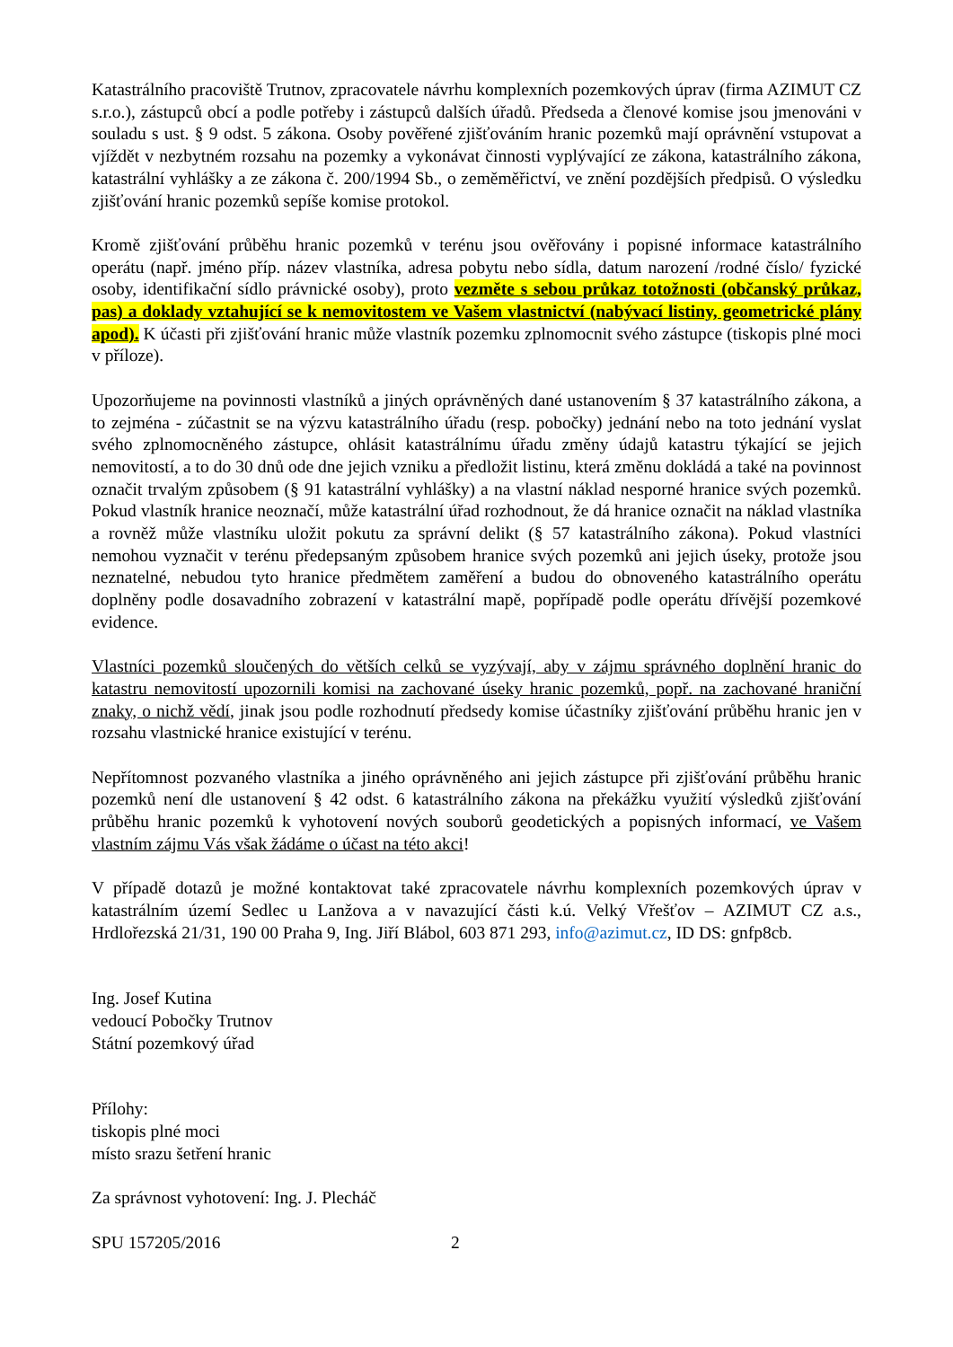Katastrálního pracoviště Trutnov, zpracovatele návrhu komplexních pozemkových úprav (firma AZIMUT CZ s.r.o.), zástupců obcí a podle potřeby i zástupců dalších úřadů. Předseda a členové komise jsou jmenováni v souladu s ust. § 9 odst. 5 zákona. Osoby pověřené zjišťováním hranic pozemků mají oprávnění vstupovat a vjíždět v nezbytném rozsahu na pozemky a vykonávat činnosti vyplývající ze zákona, katastrálního zákona, katastrální vyhlášky a ze zákona č. 200/1994 Sb., o zeměměřictví, ve znění pozdějších předpisů. O výsledku zjišťování hranic pozemků sepíše komise protokol.
Kromě zjišťování průběhu hranic pozemků v terénu jsou ověřovány i popisné informace katastrálního operátu (např. jméno příp. název vlastníka, adresa pobytu nebo sídla, datum narození /rodné číslo/ fyzické osoby, identifikační sídlo právnické osoby), proto vezměte s sebou průkaz totožnosti (občanský průkaz, pas) a doklady vztahující se k nemovitostem ve Vašem vlastnictví (nabývací listiny, geometrické plány apod). K účasti při zjišťování hranic může vlastník pozemku zplnomocnit svého zástupce (tiskopis plné moci v příloze).
Upozorňujeme na povinnosti vlastníků a jiných oprávněných dané ustanovením § 37 katastrálního zákona, a to zejména - zúčastnit se na výzvu katastrálního úřadu (resp. pobočky) jednání nebo na toto jednání vyslat svého zplnomocněného zástupce, ohlásit katastrálnímu úřadu změny údajů katastru týkající se jejich nemovitostí, a to do 30 dnů ode dne jejich vzniku a předložit listinu, která změnu dokládá a také na povinnost označit trvalým způsobem (§ 91 katastrální vyhlášky) a na vlastní náklad nesporné hranice svých pozemků. Pokud vlastník hranice neoznačí, může katastrální úřad rozhodnout, že dá hranice označit na náklad vlastníka a rovněž může vlastníku uložit pokutu za správní delikt (§ 57 katastrálního zákona). Pokud vlastníci nemohou vyznačit v terénu předepsaným způsobem hranice svých pozemků ani jejich úseky, protože jsou neznatelné, nebudou tyto hranice předmětem zaměření a budou do obnoveného katastrálního operátu doplněny podle dosavadního zobrazení v katastrální mapě, popřípadě podle operátu dřívější pozemkové evidence.
Vlastníci pozemků sloučených do větších celků se vyzývají, aby v zájmu správného doplnění hranic do katastru nemovitostí upozornili komisi na zachované úseky hranic pozemků, popř. na zachované hraniční znaky, o nichž vědí, jinak jsou podle rozhodnutí předsedy komise účastníky zjišťování průběhu hranic jen v rozsahu vlastnické hranice existující v terénu.
Nepřítomnost pozvaného vlastníka a jiného oprávněného ani jejich zástupce při zjišťování průběhu hranic pozemků není dle ustanovení § 42 odst. 6 katastrálního zákona na překážku využití výsledků zjišťování průběhu hranic pozemků k vyhotovení nových souborů geodetických a popisných informací, ve Vašem vlastním zájmu Vás však žádáme o účast na této akci!
V případě dotazů je možné kontaktovat také zpracovatele návrhu komplexních pozemkových úprav v katastrálním území Sedlec u Lanžova a v navazující části k.ú. Velký Vřešťov – AZIMUT CZ a.s., Hrdlořezská 21/31, 190 00 Praha 9, Ing. Jiří Blábol, 603 871 293, info@azimut.cz, ID DS: gnfp8cb.
Ing. Josef Kutina
vedoucí Pobočky Trutnov
Státní pozemkový úřad
Přílohy:
tiskopis plné moci
místo srazu šetření hranic
Za správnost vyhotovení: Ing. J. Plecháč
SPU 157205/2016 2